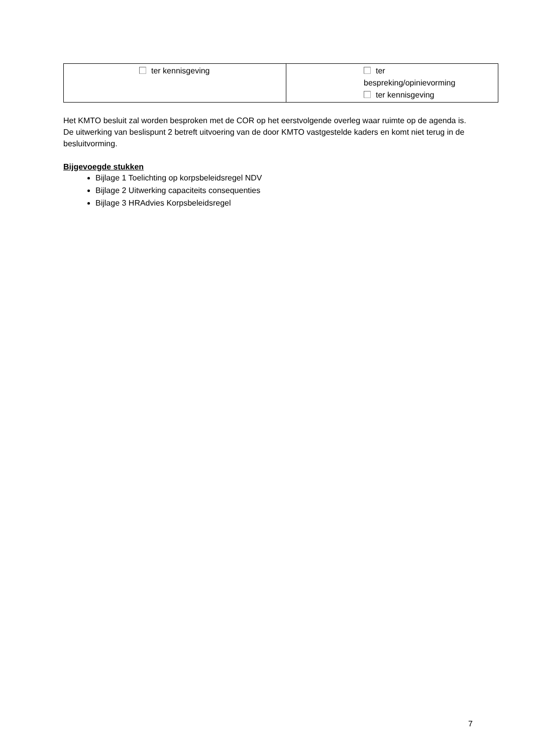| ter kennisgeving | ter bespreking/opinievorming ter kennisgeving |
Het KMTO besluit zal worden besproken met de COR op het eerstvolgende overleg waar ruimte op de agenda is. De uitwerking van beslispunt 2 betreft uitvoering van de door KMTO vastgestelde kaders en komt niet terug in de besluitvorming.
Bijgevoegde stukken
Bijlage 1 Toelichting op korpsbeleidsregel NDV
Bijlage 2 Uitwerking capaciteits consequenties
Bijlage 3 HRAdvies Korpsbeleidsregel
7